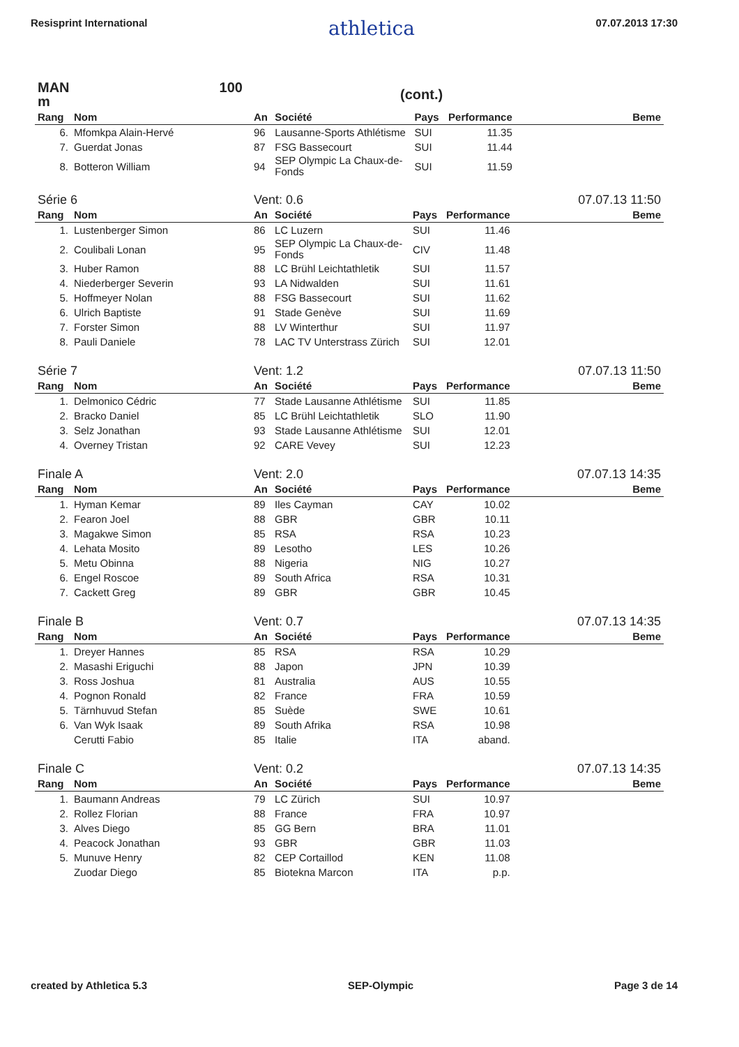Resisprint International athletica 07.07.2013 17:30
| MAN 100 m | | (cont.) | | | | |
| Rang | Nom | An | Société | Pays | Performance | Beme |
| 6. | Mfomkpa Alain-Hervé | 96 | Lausanne-Sports Athlétisme | SUI | 11.35 | |
| 7. | Guerdat Jonas | 87 | FSG Bassecourt | SUI | 11.44 | |
| 8. | Botteron William | 94 | SEP Olympic La Chaux-de-Fonds | SUI | 11.59 | |
| Série 6 | | Vent: 0.6 | | | | 07.07.13 11:50 |
| Rang | Nom | An | Société | Pays | Performance | Beme |
| 1. | Lustenberger Simon | 86 | LC Luzern | SUI | 11.46 | |
| 2. | Coulibali Lonan | 95 | SEP Olympic La Chaux-de-Fonds | CIV | 11.48 | |
| 3. | Huber Ramon | 88 | LC Brühl Leichtathletik | SUI | 11.57 | |
| 4. | Niederberger Severin | 93 | LA Nidwalden | SUI | 11.61 | |
| 5. | Hoffmeyer Nolan | 88 | FSG Bassecourt | SUI | 11.62 | |
| 6. | Ulrich Baptiste | 91 | Stade Genève | SUI | 11.69 | |
| 7. | Forster Simon | 88 | LV Winterthur | SUI | 11.97 | |
| 8. | Pauli Daniele | 78 | LAC TV Unterstrass Zürich | SUI | 12.01 | |
| Série 7 | | Vent: 1.2 | | | | 07.07.13 11:50 |
| Rang | Nom | An | Société | Pays | Performance | Beme |
| 1. | Delmonico Cédric | 77 | Stade Lausanne Athlétisme | SUI | 11.85 | |
| 2. | Bracko Daniel | 85 | LC Brühl Leichtathletik | SLO | 11.90 | |
| 3. | Selz Jonathan | 93 | Stade Lausanne Athlétisme | SUI | 12.01 | |
| 4. | Overney Tristan | 92 | CARE Vevey | SUI | 12.23 | |
| Finale A | | Vent: 2.0 | | | | 07.07.13 14:35 |
| Rang | Nom | An | Société | Pays | Performance | Beme |
| 1. | Hyman Kemar | 89 | Iles Cayman | CAY | 10.02 | |
| 2. | Fearon Joel | 88 | GBR | GBR | 10.11 | |
| 3. | Magakwe Simon | 85 | RSA | RSA | 10.23 | |
| 4. | Lehata Mosito | 89 | Lesotho | LES | 10.26 | |
| 5. | Metu Obinna | 88 | Nigeria | NIG | 10.27 | |
| 6. | Engel Roscoe | 89 | South Africa | RSA | 10.31 | |
| 7. | Cackett Greg | 89 | GBR | GBR | 10.45 | |
| Finale B | | Vent: 0.7 | | | | 07.07.13 14:35 |
| Rang | Nom | An | Société | Pays | Performance | Beme |
| 1. | Dreyer Hannes | 85 | RSA | RSA | 10.29 | |
| 2. | Masashi Eriguchi | 88 | Japon | JPN | 10.39 | |
| 3. | Ross Joshua | 81 | Australia | AUS | 10.55 | |
| 4. | Pognon Ronald | 82 | France | FRA | 10.59 | |
| 5. | Tärnhuvud Stefan | 85 | Suède | SWE | 10.61 | |
| 6. | Van Wyk Isaak | 89 | South Afrika | RSA | 10.98 | |
| | Cerutti Fabio | 85 | Italie | ITA | aband. | |
| Finale C | | Vent: 0.2 | | | | 07.07.13 14:35 |
| Rang | Nom | An | Société | Pays | Performance | Beme |
| 1. | Baumann Andreas | 79 | LC Zürich | SUI | 10.97 | |
| 2. | Rollez Florian | 88 | France | FRA | 10.97 | |
| 3. | Alves Diego | 85 | GG Bern | BRA | 11.01 | |
| 4. | Peacock Jonathan | 93 | GBR | GBR | 11.03 | |
| 5. | Munuve Henry | 82 | CEP Cortaillod | KEN | 11.08 | |
| | Zuodar Diego | 85 | Biotekna Marcon | ITA | p.p. | |
created by Athletica 5.3 SEP-Olympic Page 3 de 14